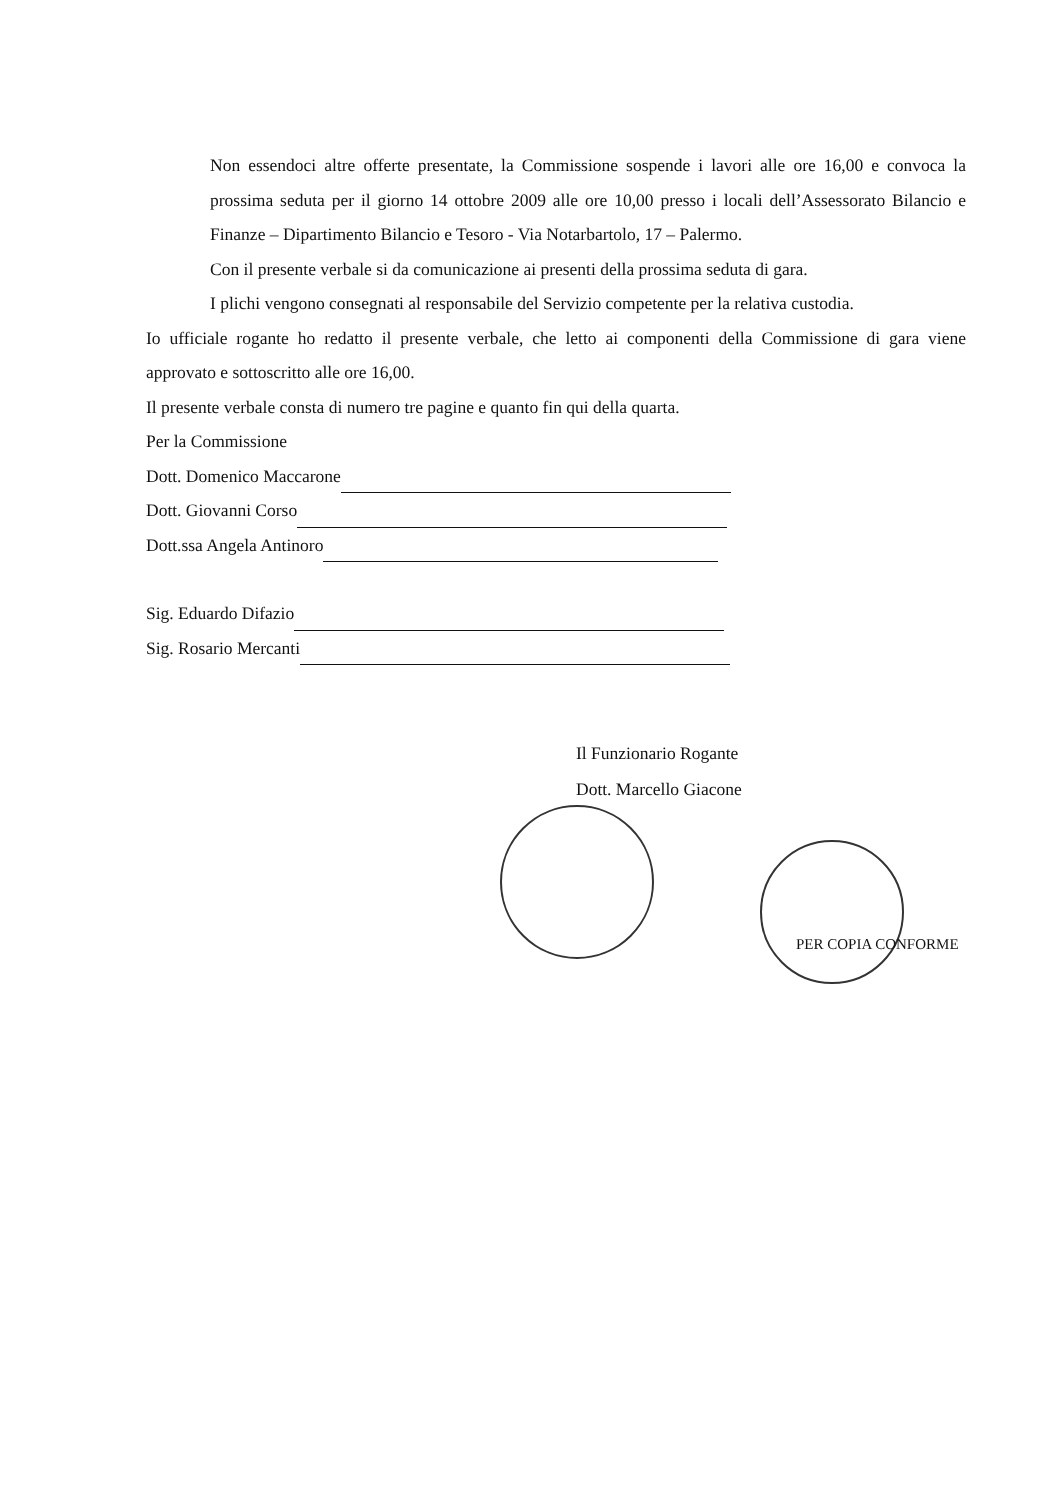Non essendoci altre offerte presentate, la Commissione sospende i lavori alle ore 16,00 e convoca la prossima seduta per il giorno 14 ottobre 2009 alle ore 10,00 presso i locali dell’Assessorato Bilancio e Finanze – Dipartimento Bilancio e Tesoro - Via Notarbartolo, 17 – Palermo.
Con il presente verbale si da comunicazione ai presenti della prossima seduta di gara.
I plichi vengono consegnati al responsabile del Servizio competente per la relativa custodia.
Io ufficiale rogante ho redatto il presente verbale, che letto ai componenti della Commissione di gara viene approvato e sottoscritto alle ore 16,00.
Il presente verbale consta di numero tre pagine e quanto fin qui della quarta.
Per la Commissione
Dott. Domenico Maccarone
Dott. Giovanni Corso
Dott.ssa Angela Antinoro
Sig. Eduardo Difazio
Sig. Rosario Mercanti
Il Funzionario Rogante
Dott. Marcello Giacone
PER COPIA CONFORME